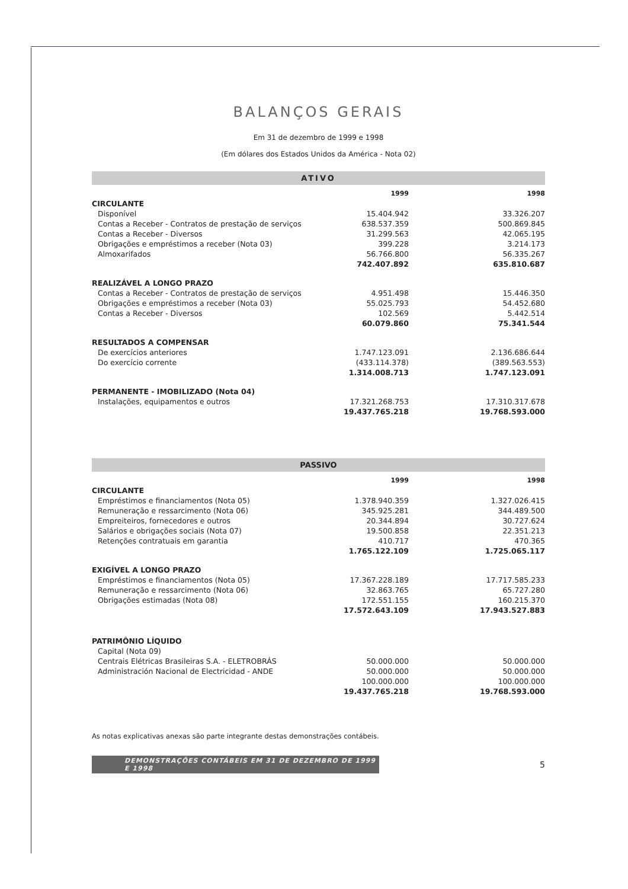BALANÇOS GERAIS
Em 31 de dezembro de 1999 e 1998
(Em dólares dos Estados Unidos da América - Nota 02)
ATIVO
| | 1999 | 1998 |
| --- | --- | --- |
| CIRCULANTE | | |
| Disponível | 15.404.942 | 33.326.207 |
| Contas a Receber - Contratos de prestação de serviços | 638.537.359 | 500.869.845 |
| Contas a Receber - Diversos | 31.299.563 | 42.065.195 |
| Obrigações e empréstimos a receber (Nota 03) | 399.228 | 3.214.173 |
| Almoxarifados | 56.766.800 | 56.335.267 |
| | 742.407.892 | 635.810.687 |
| REALIZÁVEL A LONGO PRAZO | | |
| Contas a Receber - Contratos de prestação de serviços | 4.951.498 | 15.446.350 |
| Obrigações e empréstimos a receber (Nota 03) | 55.025.793 | 54.452.680 |
| Contas a Receber - Diversos | 102.569 | 5.442.514 |
| | 60.079.860 | 75.341.544 |
| RESULTADOS A COMPENSAR | | |
| De exercícios anteriores | 1.747.123.091 | 2.136.686.644 |
| Do exercício corrente | (433.114.378) | (389.563.553) |
| | 1.314.008.713 | 1.747.123.091 |
| PERMANENTE - IMOBILIZADO (Nota 04) | | |
| Instalações, equipamentos e outros | 17.321.268.753 | 17.310.317.678 |
| | 19.437.765.218 | 19.768.593.000 |
PASSIVO
| | 1999 | 1998 |
| --- | --- | --- |
| CIRCULANTE | | |
| Empréstimos e financiamentos (Nota 05) | 1.378.940.359 | 1.327.026.415 |
| Remuneração e ressarcimento (Nota 06) | 345.925.281 | 344.489.500 |
| Empreiteiros, fornecedores e outros | 20.344.894 | 30.727.624 |
| Salários e obrigações sociais (Nota 07) | 19.500.858 | 22.351.213 |
| Retenções contratuais em garantia | 410.717 | 470.365 |
| | 1.765.122.109 | 1.725.065.117 |
| EXIGÍVEL A LONGO PRAZO | | |
| Empréstimos e financiamentos (Nota 05) | 17.367.228.189 | 17.717.585.233 |
| Remuneração e ressarcimento (Nota 06) | 32.863.765 | 65.727.280 |
| Obrigações estimadas (Nota 08) | 172.551.155 | 160.215.370 |
| | 17.572.643.109 | 17.943.527.883 |
| PATRIMÔNIO LÍQUIDO | | |
| Capital (Nota 09) | | |
| Centrais Elétricas Brasileiras S.A. - ELETROBRÁS | 50.000.000 | 50.000.000 |
| Administración Nacional de Electricidad - ANDE | 50.000.000 | 50.000.000 |
| | 100.000.000 | 100.000.000 |
| | 19.437.765.218 | 19.768.593.000 |
As notas explicativas anexas são parte integrante destas demonstrações contábeis.
DEMONSTRAÇÕES CONTÁBEIS EM 31 DE DEZEMBRO DE 1999 E 1998
5